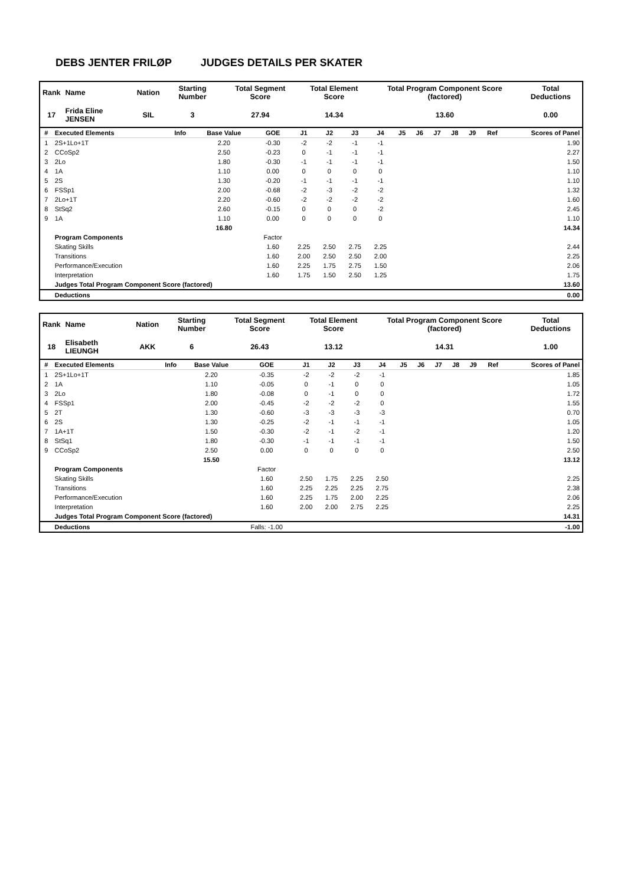DEBS JENTER FRILØP JUDGES DETAILS PER SKATER
| Rank | Name | Nation | Starting Number | Total Segment Score | Total Element Score | Total Program Component Score (factored) | Total Deductions |
| --- | --- | --- | --- | --- | --- | --- | --- |
| 17 | Frida Eline JENSEN | SIL | 3 | 27.94 | 14.34 | 13.60 | 0.00 |
| # | Executed Elements | Info | Base Value | GOE | J1 | J2 | J3 | J4 | J5 | J6 | J7 | J8 | J9 | Ref | Scores of Panel |
| --- | --- | --- | --- | --- | --- | --- | --- | --- | --- | --- | --- | --- | --- | --- | --- |
| 1 | 2S+1Lo+1T | | 2.20 | -0.30 | -2 | -2 | -1 | -1 | | | | | | | 1.90 |
| 2 | CCoSp2 | | 2.50 | -0.23 | 0 | -1 | -1 | -1 | | | | | | | 2.27 |
| 3 | 2Lo | | 1.80 | -0.30 | -1 | -1 | -1 | -1 | | | | | | | 1.50 |
| 4 | 1A | | 1.10 | 0.00 | 0 | 0 | 0 | 0 | | | | | | | 1.10 |
| 5 | 2S | | 1.30 | -0.20 | -1 | -1 | -1 | -1 | | | | | | | 1.10 |
| 6 | FSSp1 | | 2.00 | -0.68 | -2 | -3 | -2 | -2 | | | | | | | 1.32 |
| 7 | 2Lo+1T | | 2.20 | -0.60 | -2 | -2 | -2 | -2 | | | | | | | 1.60 |
| 8 | StSq2 | | 2.60 | -0.15 | 0 | 0 | 0 | -2 | | | | | | | 2.45 |
| 9 | 1A | | 1.10 | 0.00 | 0 | 0 | 0 | 0 | | | | | | | 1.10 |
| | | | 16.80 | | | | | | | | | | | | 14.34 |
| | Program Components | | | Factor | | | | | | | | | | | |
| | Skating Skills | | | 1.60 | 2.25 | 2.50 | 2.75 | 2.25 | | | | | | | 2.44 |
| | Transitions | | | 1.60 | 2.00 | 2.50 | 2.50 | 2.00 | | | | | | | 2.25 |
| | Performance/Execution | | | 1.60 | 2.25 | 1.75 | 2.75 | 1.50 | | | | | | | 2.06 |
| | Interpretation | | | 1.60 | 1.75 | 1.50 | 2.50 | 1.25 | | | | | | | 1.75 |
| | Judges Total Program Component Score (factored) | | | | | | | | | | | | | | 13.60 |
| | Deductions | | | | | | | | | | | | | | 0.00 |
| Rank | Name | Nation | Starting Number | Total Segment Score | Total Element Score | Total Program Component Score (factored) | Total Deductions |
| --- | --- | --- | --- | --- | --- | --- | --- |
| 18 | Elisabeth LIEUNGH | AKK | 6 | 26.43 | 13.12 | 14.31 | 1.00 |
| # | Executed Elements | Info | Base Value | GOE | J1 | J2 | J3 | J4 | J5 | J6 | J7 | J8 | J9 | Ref | Scores of Panel |
| --- | --- | --- | --- | --- | --- | --- | --- | --- | --- | --- | --- | --- | --- | --- | --- |
| 1 | 2S+1Lo+1T | | 2.20 | -0.35 | -2 | -2 | -2 | -1 | | | | | | | 1.85 |
| 2 | 1A | | 1.10 | -0.05 | 0 | -1 | 0 | 0 | | | | | | | 1.05 |
| 3 | 2Lo | | 1.80 | -0.08 | 0 | -1 | 0 | 0 | | | | | | | 1.72 |
| 4 | FSSp1 | | 2.00 | -0.45 | -2 | -2 | -2 | 0 | | | | | | | 1.55 |
| 5 | 2T | | 1.30 | -0.60 | -3 | -3 | -3 | -3 | | | | | | | 0.70 |
| 6 | 2S | | 1.30 | -0.25 | -2 | -1 | -1 | -1 | | | | | | | 1.05 |
| 7 | 1A+1T | | 1.50 | -0.30 | -2 | -1 | -2 | -1 | | | | | | | 1.20 |
| 8 | StSq1 | | 1.80 | -0.30 | -1 | -1 | -1 | -1 | | | | | | | 1.50 |
| 9 | CCoSp2 | | 2.50 | 0.00 | 0 | 0 | 0 | 0 | | | | | | | 2.50 |
| | | | 15.50 | | | | | | | | | | | | 13.12 |
| | Program Components | | | Factor | | | | | | | | | | | |
| | Skating Skills | | | 1.60 | 2.50 | 1.75 | 2.25 | 2.50 | | | | | | | 2.25 |
| | Transitions | | | 1.60 | 2.25 | 2.25 | 2.25 | 2.75 | | | | | | | 2.38 |
| | Performance/Execution | | | 1.60 | 2.25 | 1.75 | 2.00 | 2.25 | | | | | | | 2.06 |
| | Interpretation | | | 1.60 | 2.00 | 2.00 | 2.75 | 2.25 | | | | | | | 2.25 |
| | Judges Total Program Component Score (factored) | | | | | | | | | | | | | | 14.31 |
| | Deductions | | | Falls: -1.00 | | | | | | | | | | | -1.00 |